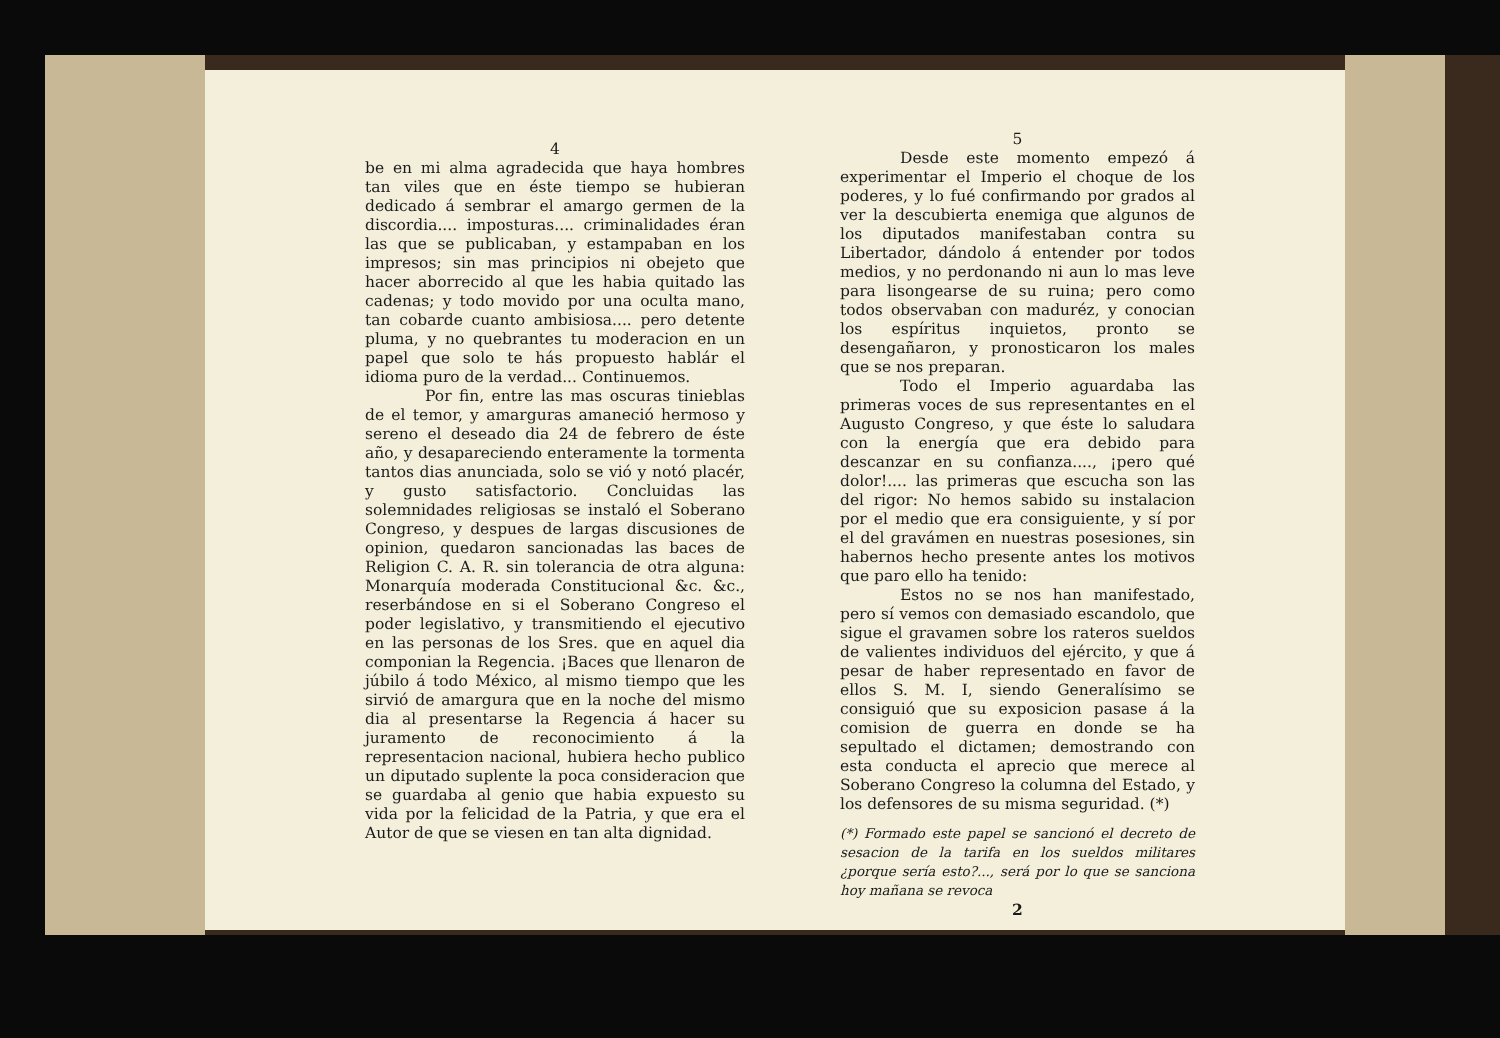4
be en mi alma agradecida que haya hombres tan viles que en éste tiempo se hubieran dedicado á sembrar el amargo germen de la discordia.... imposturas.... criminalidades éran las que se publicaban, y estampaban en los impresos; sin mas principios ni obejeto que hacer aborrecido al que les habia quitado las cadenas; y todo movido por una oculta mano, tan cobarde cuanto ambisiosa.... pero detente pluma, y no quebrantes tu moderacion en un papel que solo te hás propuesto hablár el idioma puro de la verdad... Continuemos.
Por fin, entre las mas oscuras tinieblas de el temor, y amarguras amaneció hermoso y sereno el deseado dia 24 de febrero de éste año, y desapareciendo enteramente la tormenta tantos dias anunciada, solo se vió y notó placér, y gusto satisfactorio. Concluidas las solemnidades religiosas se instaló el Soberano Congreso, y despues de largas discusiones de opinion, quedaron sancionadas las baces de Religion C. A. R. sin tolerancia de otra alguna: Monarquía moderada Constitucional &c. &c., reserbándose en si el Soberano Congreso el poder legislativo, y transmitiendo el ejecutivo en las personas de los Sres. que en aquel dia componian la Regencia. ¡Baces que llenaron de júbilo á todo México, al mismo tiempo que les sirvió de amargura que en la noche del mismo dia al presentarse la Regencia á hacer su juramento de reconocimiento á la representacion nacional, hubiera hecho publico un diputado suplente la poca consideracion que se guardaba al genio que habia expuesto su vida por la felicidad de la Patria, y que era el Autor de que se viesen en tan alta dignidad.
5
Desde este momento empezó á experimentar el Imperio el choque de los poderes, y lo fué confirmando por grados al ver la descubierta enemiga que algunos de los diputados manifestaban contra su Libertador, dándolo á entender por todos medios, y no perdonando ni aun lo mas leve para lisongearse de su ruina; pero como todos observaban con maduréz, y conocian los espíritus inquietos, pronto se desengañaron, y pronosticaron los males que se nos preparan.
Todo el Imperio aguardaba las primeras voces de sus representantes en el Augusto Congreso, y que éste lo saludara con la energía que era debido para descanzar en su confianza...., ¡pero qué dolor!.... las primeras que escucha son las del rigor: No hemos sabido su instalacion por el medio que era consiguiente, y sí por el del gravámen en nuestras posesiones, sin habernos hecho presente antes los motivos que paro ello ha tenido:
Estos no se nos han manifestado, pero sí vemos con demasiado escandolo, que sigue el gravamen sobre los rateros sueldos de valientes individuos del ejército, y que á pesar de haber representado en favor de ellos S. M. I, siendo Generalísimo se consiguió que su exposicion pasase á la comision de guerra en donde se ha sepultado el dictamen; demostrando con esta conducta el aprecio que merece al Soberano Congreso la columna del Estado, y los defensores de su misma seguridad. (*)
(*) Formado este papel se sancionó el decreto de sesacion de la tarifa en los sueldos militares ¿porque sería esto?..., será por lo que se sanciona hoy mañana se revoca
2